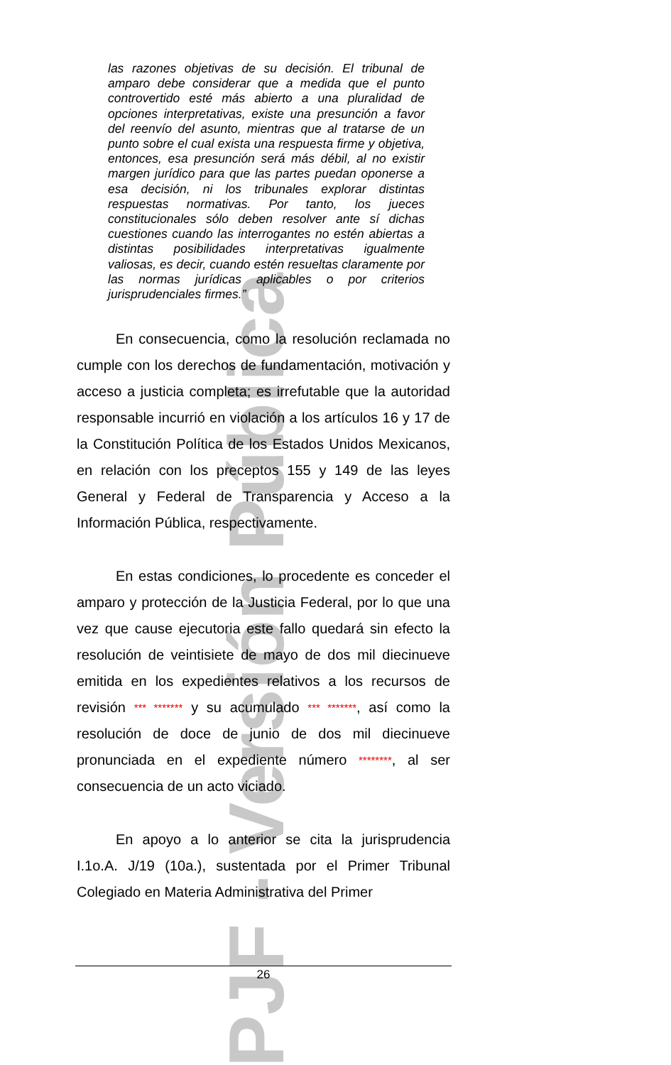PJF - Versión Pública
las razones objetivas de su decisión. El tribunal de amparo debe considerar que a medida que el punto controvertido esté más abierto a una pluralidad de opciones interpretativas, existe una presunción a favor del reenvío del asunto, mientras que al tratarse de un punto sobre el cual exista una respuesta firme y objetiva, entonces, esa presunción será más débil, al no existir margen jurídico para que las partes puedan oponerse a esa decisión, ni los tribunales explorar distintas respuestas normativas. Por tanto, los jueces constitucionales sólo deben resolver ante sí dichas cuestiones cuando las interrogantes no estén abiertas a distintas posibilidades interpretativas igualmente valiosas, es decir, cuando estén resueltas claramente por las normas jurídicas aplicables o por criterios jurisprudenciales firmes.”
En consecuencia, como la resolución reclamada no cumple con los derechos de fundamentación, motivación y acceso a justicia completa; es irrefutable que la autoridad responsable incurrió en violación a los artículos 16 y 17 de la Constitución Política de los Estados Unidos Mexicanos, en relación con los preceptos 155 y 149 de las leyes General y Federal de Transparencia y Acceso a la Información Pública, respectivamente.
En estas condiciones, lo procedente es conceder el amparo y protección de la Justicia Federal, por lo que una vez que cause ejecutoria este fallo quedará sin efecto la resolución de veintisiete de mayo de dos mil diecinueve emitida en los expedientes relativos a los recursos de revisión *** ******* y su acumulado *** *******, así como la resolución de doce de junio de dos mil diecinueve pronunciada en el expediente número ********, al ser consecuencia de un acto viciado.
En apoyo a lo anterior se cita la jurisprudencia I.1o.A. J/19 (10a.), sustentada por el Primer Tribunal Colegiado en Materia Administrativa del Primer
26